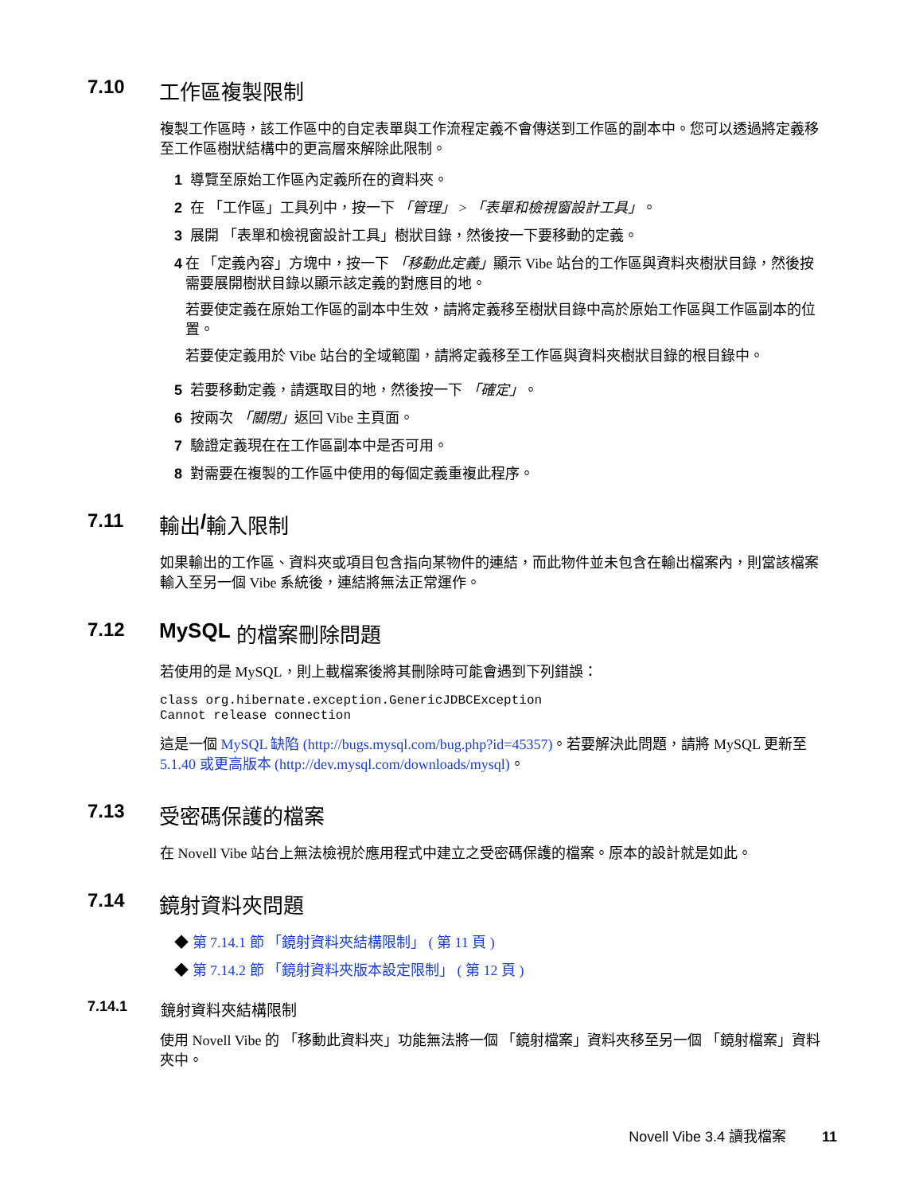7.10 工作區複製限制
複製工作區時，該工作區中的自定表單與工作流程定義不會傳送到工作區的副本中。您可以透過將定義移至工作區樹狀結構中的更高層來解除此限制。
1 導覽至原始工作區內定義所在的資料夾。
2 在 「工作區」工具列中，按一下 「管理」 > 「表單和檢視窗設計工具」。
3 展開 「表單和檢視窗設計工具」樹狀目錄，然後按一下要移動的定義。
4 在 「定義內容」方塊中，按一下 「移動此定義」顯示 Vibe 站台的工作區與資料夾樹狀目錄，然後按需要展開樹狀目錄以顯示該定義的對應目的地。
若要使定義在原始工作區的副本中生效，請將定義移至樹狀目錄中高於原始工作區與工作區副本的位置。
若要使定義用於 Vibe 站台的全域範圍，請將定義移至工作區與資料夾樹狀目錄的根目錄中。
5 若要移動定義，請選取目的地，然後按一下 「確定」。
6 按兩次 「關閉」返回 Vibe 主頁面。
7 驗證定義現在在工作區副本中是否可用。
8 對需要在複製的工作區中使用的每個定義重複此程序。
7.11 輸出 / 輸入限制
如果輸出的工作區、資料夾或項目包含指向某物件的連結，而此物件並未包含在輸出檔案內，則當該檔案輸入至另一個 Vibe 系統後，連結將無法正常運作。
7.12 MySQL 的檔案刪除問題
若使用的是 MySQL，則上載檔案後將其刪除時可能會遇到下列錯誤：
class org.hibernate.exception.GenericJDBCException
Cannot release connection
這是一個 MySQL 缺陷 (http://bugs.mysql.com/bug.php?id=45357)。若要解決此問題，請將 MySQL 更新至 5.1.40 或更高版本 (http://dev.mysql.com/downloads/mysql)。
7.13 受密碼保護的檔案
在 Novell Vibe 站台上無法檢視於應用程式中建立之受密碼保護的檔案。原本的設計就是如此。
7.14 鏡射資料夾問題
◆ 第 7.14.1 節 「鏡射資料夾結構限制」 ( 第 11 頁 )
◆ 第 7.14.2 節 「鏡射資料夾版本設定限制」 ( 第 12 頁 )
7.14.1 鏡射資料夾結構限制
使用 Novell Vibe 的 「移動此資料夾」功能無法將一個 「鏡射檔案」資料夾移至另一個 「鏡射檔案」資料夾中。
Novell Vibe 3.4 讀我檔案 11